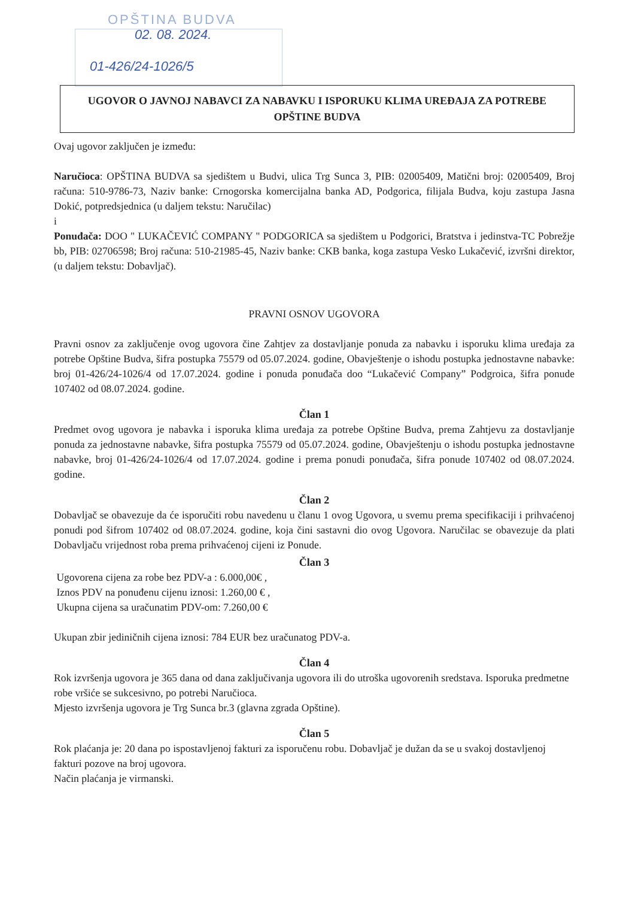OPŠTINA BUDVA
02. 08. 2024.
01-426/24-1026/5
UGOVOR O JAVNOJ NABAVCI ZA NABAVKU I ISPORUKU KLIMA UREĐAJA ZA POTREBE OPŠTINE BUDVA
Ovaj ugovor zaključen je između:
Naručioca: OPŠTINA BUDVA sa sjedištem u Budvi, ulica Trg Sunca 3, PIB: 02005409, Matični broj: 02005409, Broj računa: 510-9786-73, Naziv banke: Crnogorska komercijalna banka AD, Podgorica, filijala Budva, koju zastupa Jasna Dokić, potpredsjednica (u daljem tekstu: Naručilac)
i
Ponuđača: DOO " LUKAČEVIĆ COMPANY " PODGORICA sa sjedištem u Podgorici, Bratstva i jedinstva-TC Pobrežje bb, PIB: 02706598; Broj računa: 510-21985-45, Naziv banke: CKB banka, koga zastupa Vesko Lukačević, izvršni direktor, (u daljem tekstu: Dobavljač).
PRAVNI OSNOV UGOVORA
Pravni osnov za zaključenje ovog ugovora čine Zahtjev za dostavljanje ponuda za nabavku i isporuku klima uređaja za potrebe Opštine Budva, šifra postupka 75579 od 05.07.2024. godine, Obavještenje o ishodu postupka jednostavne nabavke: broj 01-426/24-1026/4 od 17.07.2024. godine i ponuda ponuđača doo “Lukačević Company” Podgroica, šifra ponude 107402 od 08.07.2024. godine.
Član 1
Predmet ovog ugovora je nabavka i isporuka klima uređaja za potrebe Opštine Budva, prema Zahtjevu za dostavljanje ponuda za jednostavne nabavke, šifra postupka 75579 od 05.07.2024. godine, Obavještenju o ishodu postupka jednostavne nabavke, broj 01-426/24-1026/4 od 17.07.2024. godine i prema ponudi ponuđača, šifra ponude 107402 od 08.07.2024. godine.
Član 2
Dobavljač se obavezuje da će isporučiti robu navedenu u članu 1 ovog Ugovora, u svemu prema specifikaciji i prihvaćenoj ponudi pod šifrom 107402 od 08.07.2024. godine, koja čini sastavni dio ovog Ugovora. Naručilac se obavezuje da plati Dobavljaču vrijednost roba prema prihvaćenoj cijeni iz Ponude.
Član 3
Ugovorena cijena za robe bez PDV-a : 6.000,00€ ,
Iznos PDV na ponuđenu cijenu iznosi: 1.260,00 € ,
Ukupna cijena sa uračunatim PDV-om: 7.260,00 €
Ukupan zbir jediničnih cijena iznosi: 784 EUR bez uračunatog PDV-a.
Član 4
Rok izvršenja ugovora je 365 dana od dana zaključivanja ugovora ili do utroška ugovorenih sredstava. Isporuka predmetne robe vršiće se sukcesivno, po potrebi Naručioca.
Mjesto izvršenja ugovora je Trg Sunca br.3 (glavna zgrada Opštine).
Član 5
Rok plaćanja je: 20 dana po ispostavljenoj fakturi za isporučenu robu. Dobavljač je dužan da se u svakoj dostavljenoj fakturi pozove na broj ugovora.
Način plaćanja je virmanski.